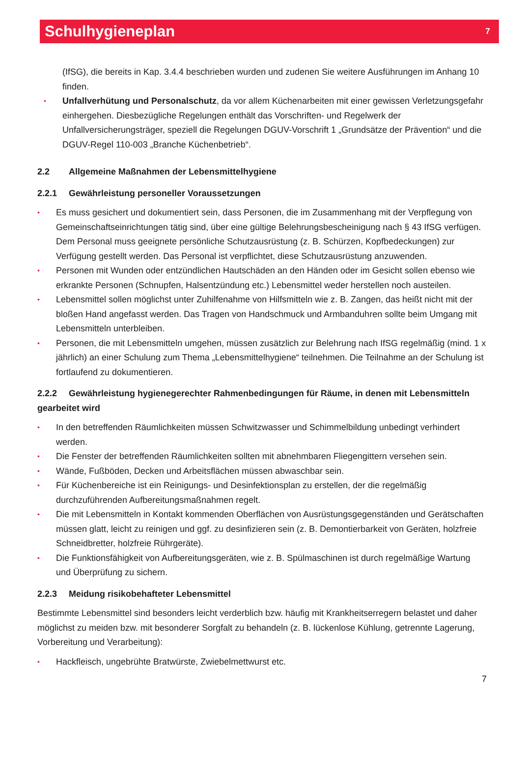Schulhygieneplan
7
(IfSG), die bereits in Kap. 3.4.4 beschrieben wurden und zudenen Sie weitere Ausführungen im Anhang 10 finden.
• Unfallverhütung und Personalschutz, da vor allem Küchenarbeiten mit einer gewissen Verletzungsgefahr einhergehen. Diesbezügliche Regelungen enthält das Vorschriften- und Regelwerk der Unfallversicherungsträger, speziell die Regelungen DGUV-Vorschrift 1 „Grundsätze der Prävention“ und die DGUV-Regel 110-003 „Branche Küchenbetrieb“.
2.2 Allgemeine Maßnahmen der Lebensmittelhygiene
2.2.1 Gewährleistung personeller Voraussetzungen
• Es muss gesichert und dokumentiert sein, dass Personen, die im Zusammenhang mit der Verpflegung von Gemeinschaftseinrichtungen tätig sind, über eine gültige Belehrungsbescheinigung nach § 43 IfSG verfügen. Dem Personal muss geeignete persönliche Schutzausrüstung (z. B. Schürzen, Kopfbedeckungen) zur Verfügung gestellt werden. Das Personal ist verpflichtet, diese Schutzausrüstung anzuwenden.
• Personen mit Wunden oder entzündlichen Hautschäden an den Händen oder im Gesicht sollen ebenso wie erkrankte Personen (Schnupfen, Halsentzündung etc.) Lebensmittel weder herstellen noch austeilen.
• Lebensmittel sollen möglichst unter Zuhilfenahme von Hilfsmitteln wie z. B. Zangen, das heißt nicht mit der bloßen Hand angefasst werden. Das Tragen von Handschmuck und Armbanduhren sollte beim Umgang mit Lebensmitteln unterbleiben.
• Personen, die mit Lebensmitteln umgehen, müssen zusätzlich zur Belehrung nach IfSG regelmäßig (mind. 1 x jährlich) an einer Schulung zum Thema „Lebensmittelhygiene“ teilnehmen. Die Teilnahme an der Schulung ist fortlaufend zu dokumentieren.
2.2.2 Gewährleistung hygienegerechter Rahmenbedingungen für Räume, in denen mit Lebensmitteln gearbeitet wird
• In den betreffenden Räumlichkeiten müssen Schwitzwasser und Schimmelbildung unbedingt verhindert werden.
• Die Fenster der betreffenden Räumlichkeiten sollten mit abnehmbaren Fliegengittern versehen sein.
• Wände, Fußböden, Decken und Arbeitsflächen müssen abwaschbar sein.
• Für Küchenbereiche ist ein Reinigungs- und Desinfektionsplan zu erstellen, der die regelmäßig durchzuführenden Aufbereitungsmaßnahmen regelt.
• Die mit Lebensmitteln in Kontakt kommenden Oberflächen von Ausrüstungsgegenständen und Gerätschaften müssen glatt, leicht zu reinigen und ggf. zu desinfizieren sein (z. B. Demontierbarkeit von Geräten, holzfreie Schneidbretter, holzfreie Rührgeräte).
• Die Funktionsfähigkeit von Aufbereitungsgeräten, wie z. B. Spülmaschinen ist durch regelmäßige Wartung und Überprüfung zu sichern.
2.2.3 Meidung risikobehafteter Lebensmittel
Bestimmte Lebensmittel sind besonders leicht verderblich bzw. häufig mit Krankheitserregern belastet und daher möglichst zu meiden bzw. mit besonderer Sorgfalt zu behandeln (z. B. lückenlose Kühlung, getrennte Lagerung, Vorbereitung und Verarbeitung):
• Hackfleisch, ungebrühte Bratwürste, Zwiebelmettwurst etc.
7